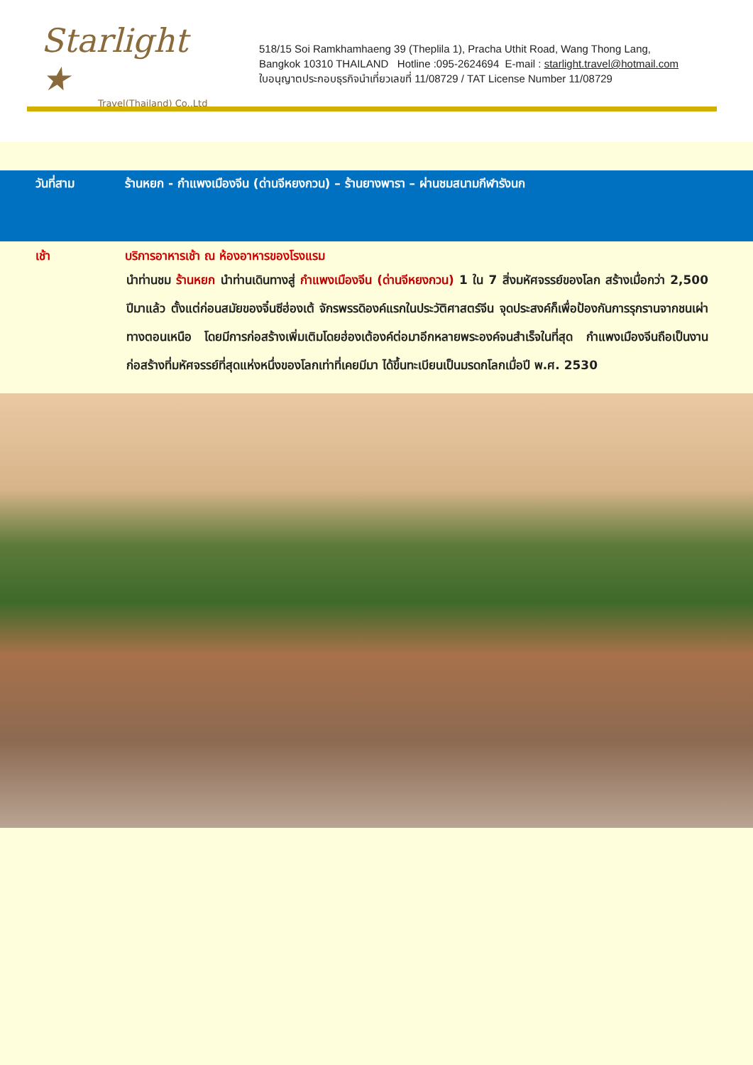Starlight ★
Travel(Thailand) Co.,Ltd
518/15 Soi Ramkhamhaeng 39 (Theplila 1), Pracha Uthit Road, Wang Thong Lang,
Bangkok 10310 THAILAND Hotline :095-2624694 E-mail : starlight.travel@hotmail.com
ใบอนุญาตประกอบธุรกิจนำเที่ยวเลขที่ 11/08729 / TAT License Number 11/08729
วันที่สาม ร้านหยก - กำแพงเมืองจีน (ด่านจีหยงกวน) – ร้านยางพารา – ผ่านชมสนามกีฬารังนก
เช้า บริการอาหารเช้า ณ ห้องอาหารของโรงแรม
นำท่านชม ร้านหยก นำท่านเดินทางสู่ กำแพงเมืองจีน (ด่านจีหยงกวน) 1 ใน 7 สิ่งมหัศจรรย์ของโลก สร้างเมื่อกว่า 2,500 ปีมาแล้ว ตั้งแต่ก่อนสมัยของจิ๋นซีฮ่องเต้ จักรพรรดิองค์แรกในประวัติศาสตร์จีน จุดประสงค์ก็เพื่อป้องกันการรุกรานจากชนเผ่าทางตอนเหนือ โดยมีการก่อสร้างเพิ่มเติมโดยฮ่องเต้องค์ต่อมาอีกหลายพระองค์จนสำเร็จในที่สุด กำแพงเมืองจีนถือเป็นงานก่อสร้างที่มหัศจรรย์ที่สุดแห่งหนึ่งของโลกเท่าที่เคยมีมา ได้ขึ้นทะเบียนเป็นมรดกโลกเมื่อปี พ.ศ. 2530